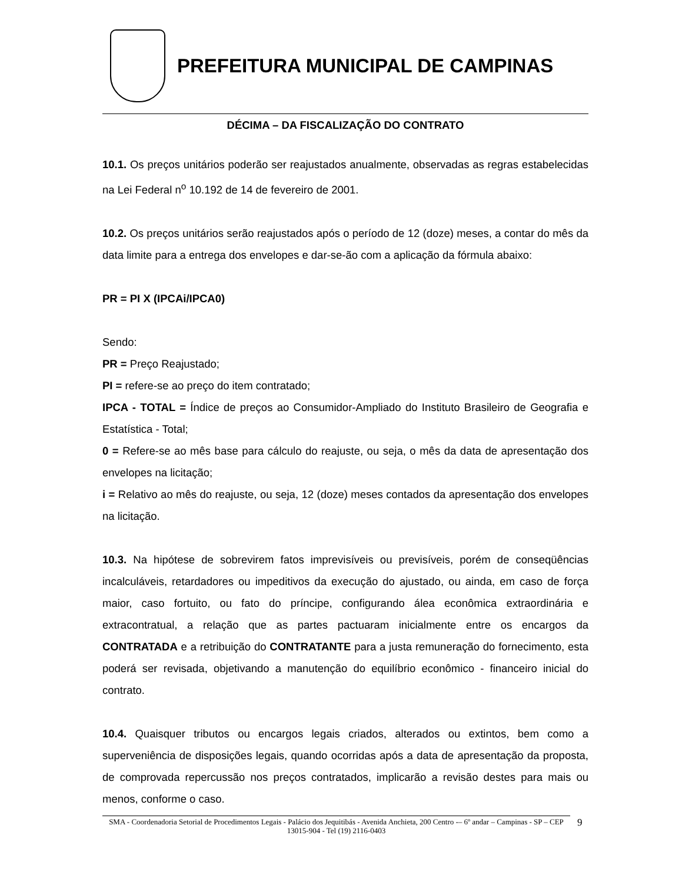PREFEITURA MUNICIPAL DE CAMPINAS
DÉCIMA – DA FISCALIZAÇÃO DO CONTRATO
10.1. Os preços unitários poderão ser reajustados anualmente, observadas as regras estabelecidas na Lei Federal n<sup>o</sup> 10.192 de 14 de fevereiro de 2001.
10.2. Os preços unitários serão reajustados após o período de 12 (doze) meses, a contar do mês da data limite para a entrega dos envelopes e dar-se-ão com a aplicação da fórmula abaixo:
PR = PI X (IPCAi/IPCA0)
Sendo:
PR = Preço Reajustado;
PI = refere-se ao preço do item contratado;
IPCA - TOTAL = Índice de preços ao Consumidor-Ampliado do Instituto Brasileiro de Geografia e Estatística - Total;
0 = Refere-se ao mês base para cálculo do reajuste, ou seja, o mês da data de apresentação dos envelopes na licitação;
i = Relativo ao mês do reajuste, ou seja, 12 (doze) meses contados da apresentação dos envelopes na licitação.
10.3. Na hipótese de sobrevirem fatos imprevisíveis ou previsíveis, porém de conseqüências incalculáveis, retardadores ou impeditivos da execução do ajustado, ou ainda, em caso de força maior, caso fortuito, ou fato do príncipe, configurando álea econômica extraordinária e extracontratual, a relação que as partes pactuaram inicialmente entre os encargos da CONTRATADA e a retribuição do CONTRATANTE para a justa remuneração do fornecimento, esta poderá ser revisada, objetivando a manutenção do equilíbrio econômico - financeiro inicial do contrato.
10.4. Quaisquer tributos ou encargos legais criados, alterados ou extintos, bem como a superveniência de disposições legais, quando ocorridas após a data de apresentação da proposta, de comprovada repercussão nos preços contratados, implicarão a revisão destes para mais ou menos, conforme o caso.
SMA - Coordenadoria Setorial de Procedimentos Legais - Palácio dos Jequitibás - Avenida Anchieta, 200 Centro -– 6º andar – Campinas - SP – CEP 13015-904 - Tel (19) 2116-0403
9